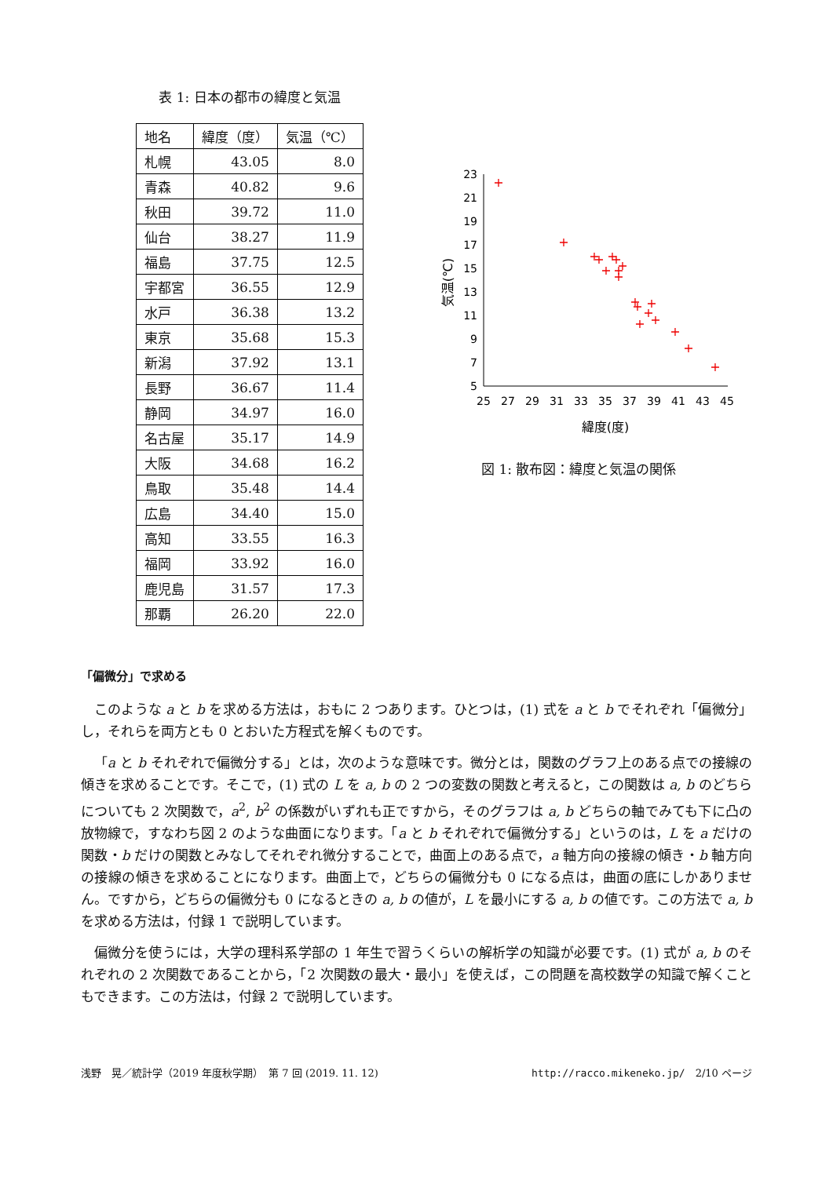表 1: 日本の都市の緯度と気温
| 地名 | 緯度（度） | 気温（℃） |
| --- | --- | --- |
| 札幌 | 43.05 | 8.0 |
| 青森 | 40.82 | 9.6 |
| 秋田 | 39.72 | 11.0 |
| 仙台 | 38.27 | 11.9 |
| 福島 | 37.75 | 12.5 |
| 宇都宮 | 36.55 | 12.9 |
| 水戸 | 36.38 | 13.2 |
| 東京 | 35.68 | 15.3 |
| 新潟 | 37.92 | 13.1 |
| 長野 | 36.67 | 11.4 |
| 静岡 | 34.97 | 16.0 |
| 名古屋 | 35.17 | 14.9 |
| 大阪 | 34.68 | 16.2 |
| 鳥取 | 35.48 | 14.4 |
| 広島 | 34.40 | 15.0 |
| 高知 | 33.55 | 16.3 |
| 福岡 | 33.92 | 16.0 |
| 鹿児島 | 31.57 | 17.3 |
| 那覇 | 26.20 | 22.0 |
5
7
9
11
13
15
17
19
21
23
25
27
29
31
33
35
37
39
41
43
45
緯度(度)
気温(℃)
+
+
+
+
+
+
+
+
+
+
+
+
+
+
+
+
+
+
+
図 1: 散布図：緯度と気温の関係
「偏微分」で求める
このような a と b を求める方法は，おもに 2 つあります。ひとつは，(1) 式を a と b でそれぞれ「偏微分」し，それらを両方とも 0 とおいた方程式を解くものです。
「a と b それぞれで偏微分する」とは，次のような意味です。微分とは，関数のグラフ上のある点での接線の傾きを求めることです。そこで，(1) 式の L を a, b の 2 つの変数の関数と考えると，この関数は a, b のどちらについても 2 次関数で，a<sup>2</sup>, b<sup>2</sup> の係数がいずれも正ですから，そのグラフは a, b どちらの軸でみても下に凸の放物線で，すなわち図 2 のような曲面になります。「a と b それぞれで偏微分する」というのは，L を a だけの関数・b だけの関数とみなしてそれぞれ微分することで，曲面上のある点で，a 軸方向の接線の傾き・b 軸方向の接線の傾きを求めることになります。曲面上で，どちらの偏微分も 0 になる点は，曲面の底にしかありません。ですから，どちらの偏微分も 0 になるときの a, b の値が，L を最小にする a, b の値です。この方法で a, b を求める方法は，付録 1 で説明しています。
偏微分を使うには，大学の理科系学部の 1 年生で習うくらいの解析学の知識が必要です。(1) 式が a, b のそれぞれの 2 次関数であることから，「2 次関数の最大・最小」を使えば，この問題を高校数学の知識で解くこともできます。この方法は，付録 2 で説明しています。
浅野　晃／統計学（2019 年度秋学期）　第 7 回 (2019. 11. 12) http://racco.mikeneko.jp/　2/10 ページ